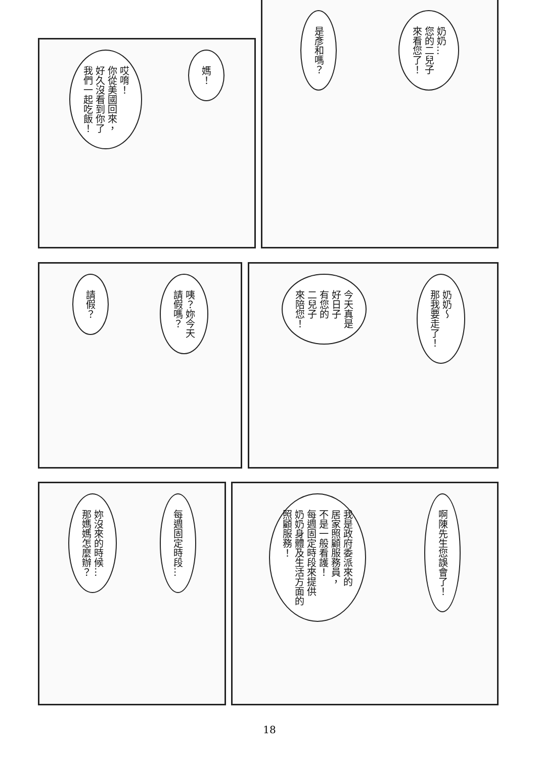奶奶…
您的二兒子
來看您了！
是彥和嗎？
媽！
哎唷！
你從美國回來，
好久沒看到你了
我們一起吃飯！
奶奶～
那我要走了！
今天真是
好日子
有您的
二兒子
來陪您！
咦？妳今天
請假嗎？
請假？
啊陳先生您誤會了！
我是政府委派來的
居家照顧服務員，
不是一般看護！
每週固定時段來提供
奶奶身體及生活方面的
照顧服務！
每週固定時段…
妳沒來的時候…
那媽媽怎麼辦？
18